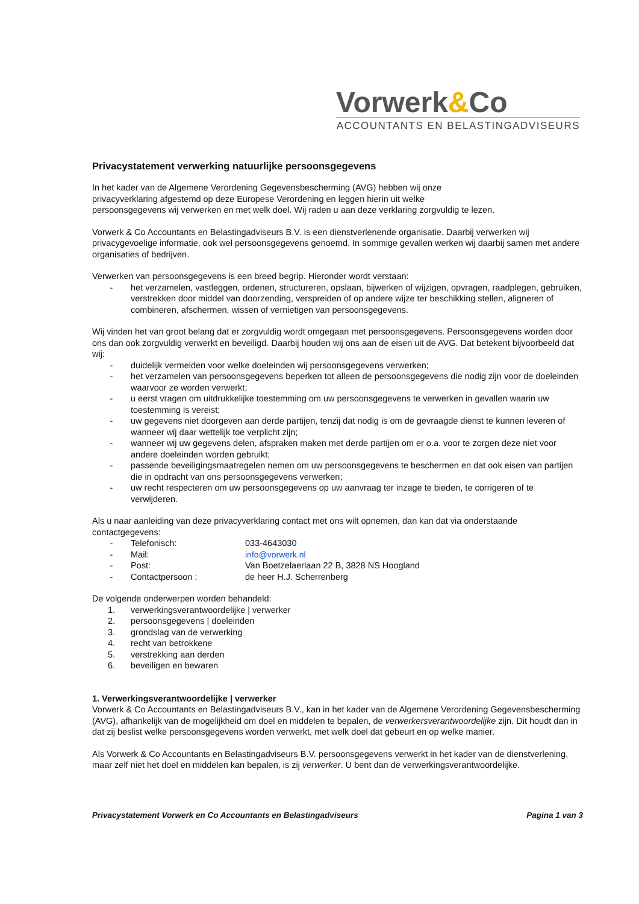Vorwerk&Co
ACCOUNTANTS EN BELASTINGADVISEURS
Privacystatement verwerking natuurlijke persoonsgegevens
In het kader van de Algemene Verordening Gegevensbescherming (AVG) hebben wij onze
privacyverklaring afgestemd op deze Europese Verordening en leggen hierin uit welke
persoonsgegevens wij verwerken en met welk doel. Wij raden u aan deze verklaring zorgvuldig te lezen.
Vorwerk & Co Accountants en Belastingadviseurs B.V. is een dienstverlenende organisatie. Daarbij verwerken wij privacygevoelige informatie, ook wel persoonsgegevens genoemd. In sommige gevallen werken wij daarbij samen met andere organisaties of bedrijven.
Verwerken van persoonsgegevens is een breed begrip. Hieronder wordt verstaan:
- het verzamelen, vastleggen, ordenen, structureren, opslaan, bijwerken of wijzigen, opvragen, raadplegen, gebruiken, verstrekken door middel van doorzending, verspreiden of op andere wijze ter beschikking stellen, aligneren of combineren, afschermen, wissen of vernietigen van persoonsgegevens.
Wij vinden het van groot belang dat er zorgvuldig wordt omgegaan met persoonsgegevens. Persoonsgegevens worden door ons dan ook zorgvuldig verwerkt en beveiligd. Daarbij houden wij ons aan de eisen uit de AVG. Dat betekent bijvoorbeeld dat wij:
- duidelijk vermelden voor welke doeleinden wij persoonsgegevens verwerken;
- het verzamelen van persoonsgegevens beperken tot alleen de persoonsgegevens die nodig zijn voor de doeleinden waarvoor ze worden verwerkt;
- u eerst vragen om uitdrukkelijke toestemming om uw persoonsgegevens te verwerken in gevallen waarin uw toestemming is vereist;
- uw gegevens niet doorgeven aan derde partijen, tenzij dat nodig is om de gevraagde dienst te kunnen leveren of wanneer wij daar wettelijk toe verplicht zijn;
- wanneer wij uw gegevens delen, afspraken maken met derde partijen om er o.a. voor te zorgen deze niet voor andere doeleinden worden gebruikt;
- passende beveiligingsmaatregelen nemen om uw persoonsgegevens te beschermen en dat ook eisen van partijen die in opdracht van ons persoonsgegevens verwerken;
- uw recht respecteren om uw persoonsgegevens op uw aanvraag ter inzage te bieden, te corrigeren of te verwijderen.
Als u naar aanleiding van deze privacyverklaring contact met ons wilt opnemen, dan kan dat via onderstaande contactgegevens:
- Telefonisch: 033-4643030
- Mail: info@vorwerk.nl
- Post: Van Boetzelaerlaan 22 B, 3828 NS Hoogland
- Contactpersoon : de heer H.J. Scherrenberg
De volgende onderwerpen worden behandeld:
1. verwerkingsverantwoordelijke | verwerker
2. persoonsgegevens | doeleinden
3. grondslag van de verwerking
4. recht van betrokkene
5. verstrekking aan derden
6. beveiligen en bewaren
1. Verwerkingsverantwoordelijke | verwerker
Vorwerk & Co Accountants en Belastingadviseurs B.V., kan in het kader van de Algemene Verordening Gegevensbescherming (AVG), afhankelijk van de mogelijkheid om doel en middelen te bepalen, de verwerkersverantwoordelijke zijn. Dit houdt dan in dat zij beslist welke persoonsgegevens worden verwerkt, met welk doel dat gebeurt en op welke manier.
Als Vorwerk & Co Accountants en Belastingadviseurs B.V. persoonsgegevens verwerkt in het kader van de dienstverlening, maar zelf niet het doel en middelen kan bepalen, is zij verwerker. U bent dan de verwerkingsverantwoordelijke.
Privacystatement Vorwerk en Co Accountants en Belastingadviseurs Pagina 1 van 3